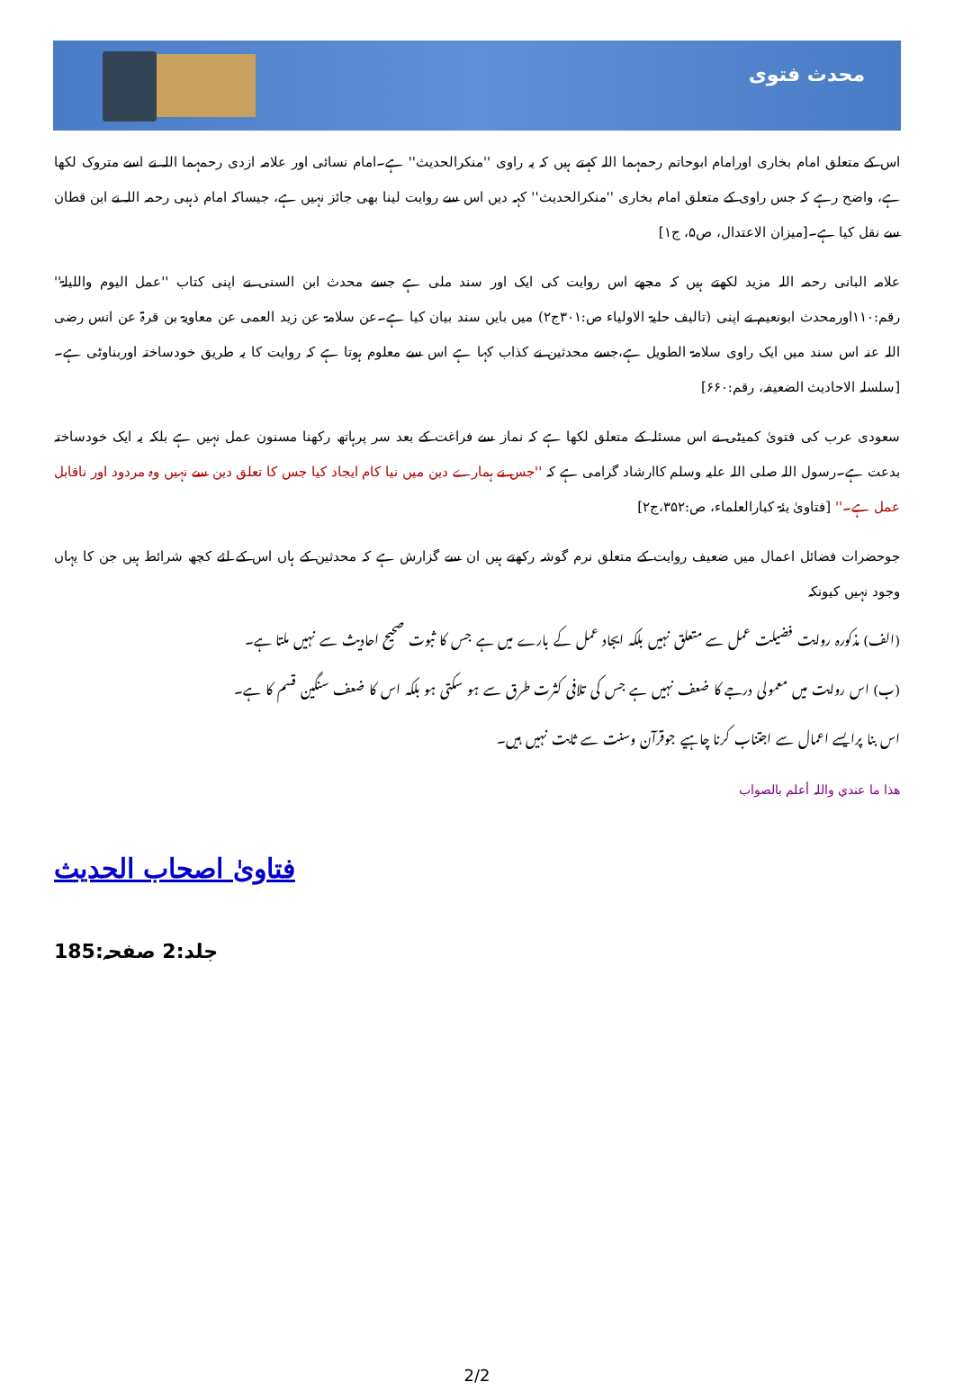محدث فتوی
اس کے متعلق امام بخاری اورامام ابوحاتم رحمہما اللہ کہتے ہیں کہ یہ راوی ''منکرالحدیث'' ہے۔امام نسائی اور علامہ ازدی رحمہما اللہ نے اسے متروک لکھا ہے، واضح رہے کہ جس راوی کے متعلق امام بخاری ''منکرالحدیث'' کہہ دیں اس سے روایت لینا بھی جائز نہیں ہے، جیساکہ امام ذہبی رحمہ اللہ نے ابن قطان سے نقل کیا ہے۔[میزان الاعتدال، ص۵، ج۱]
علامہ البانی رحمہ اللہ مزید لکھتے ہیں کہ مجھے اس روایت کی ایک اور سند ملی ہے جسے محدث ابن السنی نے اپنی کتاب ''عمل الیوم واللیلۃ'' رقم:۱۱۰اورمحدث ابونعیم نے اپنی (تالیف حلیۃ الاولیاء ص:۳۰۱ج۲) میں بایں سند بیان کیا ہے۔عن سلامۃ عن زید العمی عن معاویۃ بن قرۃ عن انس رضی اللہ عنہ اس سند میں ایک راوی سلامۃ الطویل ہے،جسے محدثین نے کذاب کہا ہے اس سے معلوم ہوتا ہے کہ روایت کا یہ طریق خودساختہ اوربناوٹی ہے۔[سلسلہ الاحادیث الضعیفہ، رقم:۶۶۰]
سعودی عرب کی فتویٰ کمیٹی نے اس مسئلہ کے متعلق لکھا ہے کہ نماز سے فراغت کے بعد سر پرہاتھ رکھنا مسنون عمل نہیں ہے بلکہ یہ ایک خودساختہ بدعت ہے۔رسول اللہ صلی اللہ علیہ وسلم کاارشاد گرامی ہے کہ ''جس نے ہمارے دین میں نیا کام ایجاد کیا جس کا تعلق دین سے نہیں وہ مردود اور ناقابل عمل ہے۔'' [فتاویٰ یئۃ کبارالعلماء، ص:۳۵۲،ج۲]
جوحضرات فضائل اعمال میں ضعیف روایت کے متعلق نرم گوشہ رکھتے ہیں ان سے گزارش ہے کہ محدثین کے ہاں اس کے لئے کچھ شرائط ہیں جن کا یہاں وجود نہیں کیونکہ
(الف) مذکورہ روایت فضیلت عمل سے متعلق نہیں بلکہ ایجاد عمل کے بارے میں ہے جس کا ثبوت صحیح احادیث سے نہیں ملتا ہے۔
(ب) اس روایت میں معمولی درجے کا ضعف نہیں ہے جس کی تلافی کثرت طرق سے ہو سکتی ہو بلکہ اس کا ضعف سنگین قسم کا ہے۔
اس بنا پرایسے اعمال سے اجتناب کرنا چاہیے جوقرآن وسنت سے ثابت نہیں ہیں۔
ھذا ما عندي واللہ أعلم بالصواب
فتاویٰ اصحاب الحدیث
جلد:2 صفحہ:185
2/2